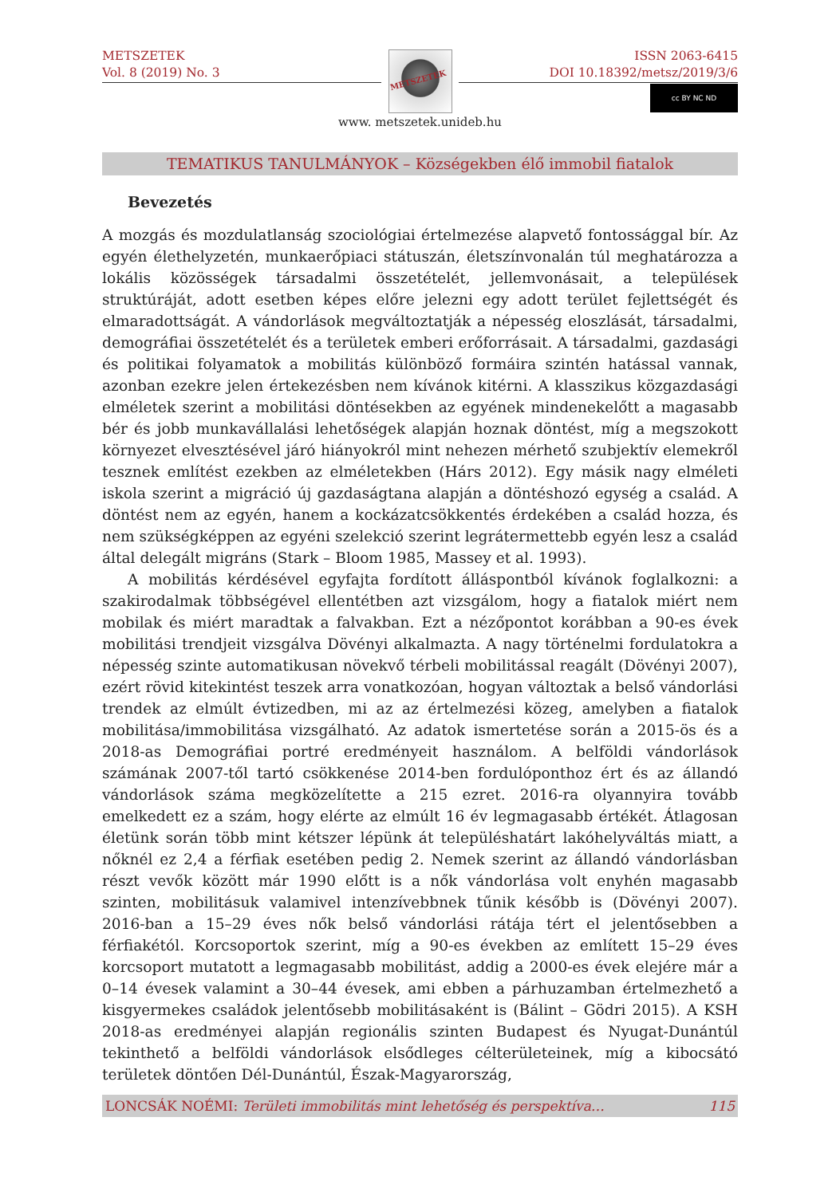METSZETEK
Vol. 8 (2019) No. 3
METSZETEK
ISSN 2063-6415
DOI 10.18392/metsz/2019/3/6
cc BY NC ND
www. metszetek.unideb.hu
TEMATIKUS TANULMÁNYOK – Községekben élő immobil fiatalok
Bevezetés
A mozgás és mozdulatlanság szociológiai értelmezése alapvető fontossággal bír. Az egyén élethelyzetén, munkaerőpiaci státuszán, életszínvonalán túl meghatározza a lokális közösségek társadalmi összetételét, jellemvonásait, a települések struktúráját, adott esetben képes előre jelezni egy adott terület fejlettségét és elmaradottságát. A vándorlások megváltoztatják a népesség eloszlását, társadalmi, demográfiai összetételét és a területek emberi erőforrásait. A társadalmi, gazdasági és politikai folyamatok a mobilitás különböző formáira szintén hatással vannak, azonban ezekre jelen értekezésben nem kívánok kitérni. A klasszikus közgazdasági elméletek szerint a mobilitási döntésekben az egyének mindenekelőtt a magasabb bér és jobb munkavállalási lehetőségek alapján hoznak döntést, míg a megszokott környezet elvesztésével járó hiányokról mint nehezen mérhető szubjektív elemekről tesznek említést ezekben az elméletekben (Hárs 2012). Egy másik nagy elméleti iskola szerint a migráció új gazdaságtana alapján a döntéshozó egység a család. A döntést nem az egyén, hanem a kockázatcsökkentés érdekében a család hozza, és nem szükségképpen az egyéni szelekció szerint legrátermettebb egyén lesz a család által delegált migráns (Stark – Bloom 1985, Massey et al. 1993).
A mobilitás kérdésével egyfajta fordított álláspontból kívánok foglalkozni: a szakirodalmak többségével ellentétben azt vizsgálom, hogy a fiatalok miért nem mobilak és miért maradtak a falvakban. Ezt a nézőpontot korábban a 90-es évek mobilitási trendjeit vizsgálva Dövényi alkalmazta. A nagy történelmi fordulatokra a népesség szinte automatikusan növekvő térbeli mobilitással reagált (Dövényi 2007), ezért rövid kitekintést teszek arra vonatkozóan, hogyan változtak a belső vándorlási trendek az elmúlt évtizedben, mi az az értelmezési közeg, amelyben a fiatalok mobilitása/immobilitása vizsgálható. Az adatok ismertetése során a 2015-ös és a 2018-as Demográfiai portré eredményeit használom. A belföldi vándorlások számának 2007-től tartó csökkenése 2014-ben fordulóponthoz ért és az állandó vándorlások száma megközelítette a 215 ezret. 2016-ra olyannyira tovább emelkedett ez a szám, hogy elérte az elmúlt 16 év legmagasabb értékét. Átlagosan életünk során több mint kétszer lépünk át településhatárt lakóhelyváltás miatt, a nőknél ez 2,4 a férfiak esetében pedig 2. Nemek szerint az állandó vándorlásban részt vevők között már 1990 előtt is a nők vándorlása volt enyhén magasabb szinten, mobilitásuk valamivel intenzívebbnek tűnik később is (Dövényi 2007). 2016-ban a 15–29 éves nők belső vándorlási rátája tért el jelentősebben a férfiakétól. Korcsoportok szerint, míg a 90-es években az említett 15–29 éves korcsoport mutatott a legmagasabb mobilitást, addig a 2000-es évek elejére már a 0–14 évesek valamint a 30–44 évesek, ami ebben a párhuzamban értelmezhető a kisgyermekes családok jelentősebb mobilitásaként is (Bálint – Gödri 2015). A KSH 2018-as eredményei alapján regionális szinten Budapest és Nyugat-Dunántúl tekinthető a belföldi vándorlások elsődleges célterületeinek, míg a kibocsátó területek döntően Dél-Dunántúl, Észak-Magyarország,
LONCSÁK NOÉMI: Területi immobilitás mint lehetőség és perspektíva… 115